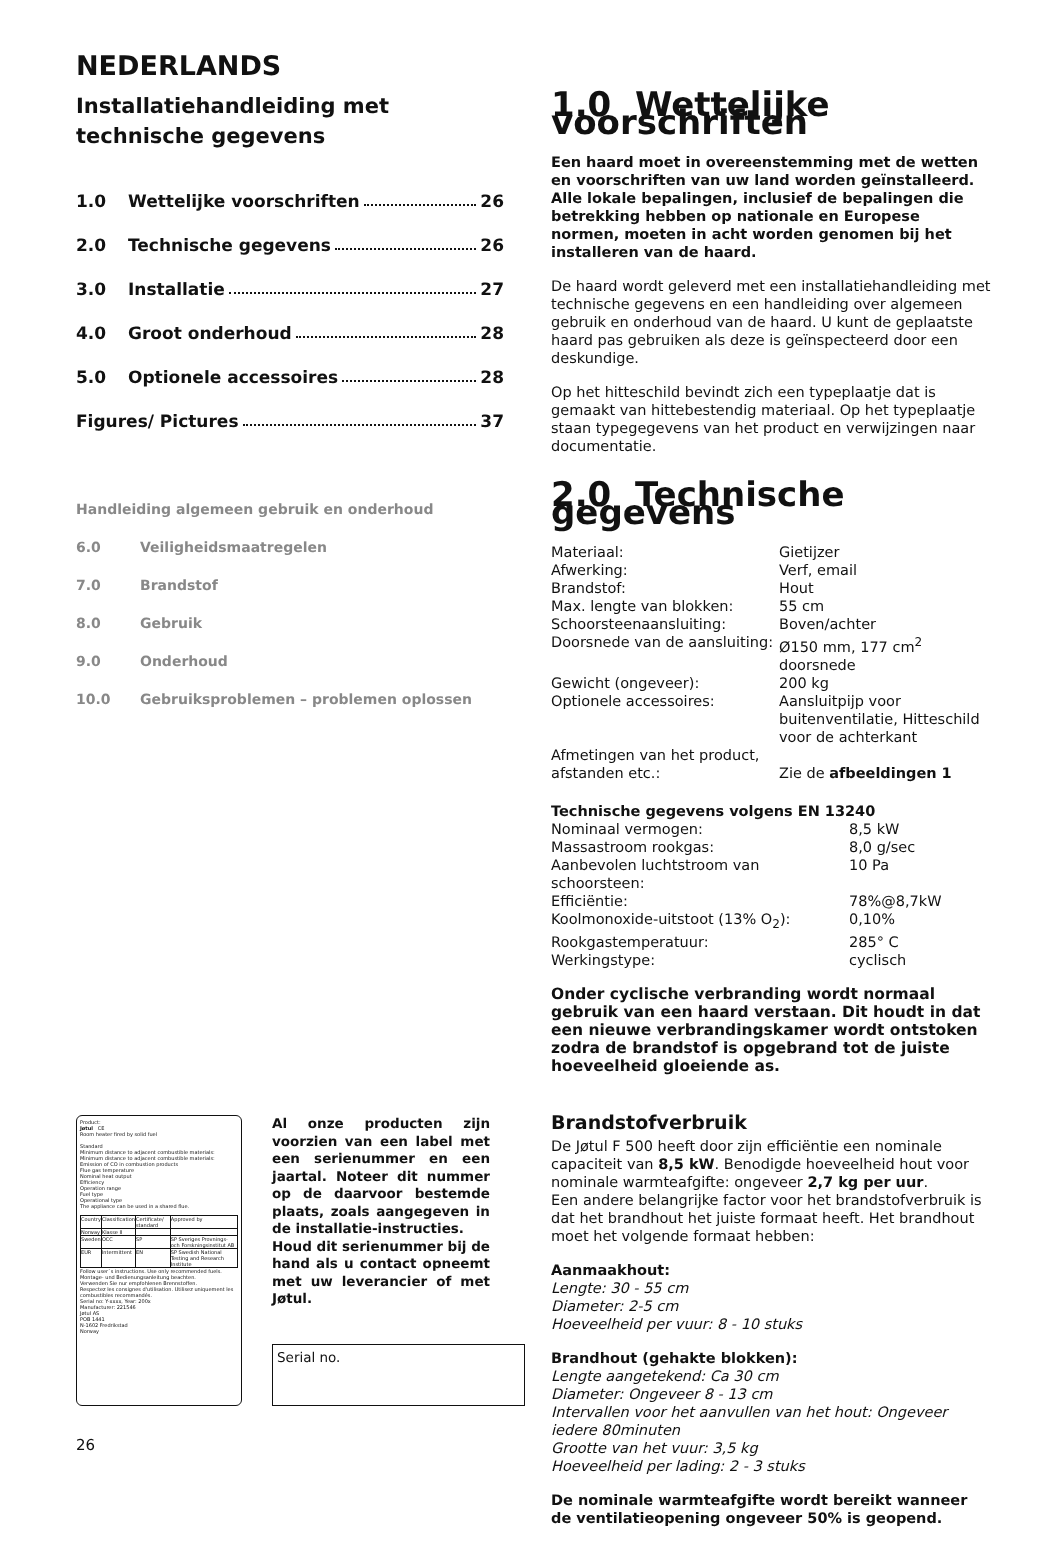NEDERLANDS
Installatiehandleiding met technische gegevens
1.0 Wettelijke voorschriften 26
2.0 Technische gegevens 26
3.0 Installatie 27
4.0 Groot onderhoud 28
5.0 Optionele accessoires 28
Figures/ Pictures 37
Handleiding algemeen gebruik en onderhoud
6.0 Veiligheidsmaatregelen
7.0 Brandstof
8.0 Gebruik
9.0 Onderhoud
10.0 Gebruiksproblemen – problemen oplossen
Product:
Jøtul CE
Room heater fired by solid fuel
Standard
Minimum distance to adjacent combustible materials:
Minimum distance to adjacent combustible materials:
Emission of CO in combustion products
Flue gas temperature
Nominal heat output
Efficiency
Operation range
Fuel type
Operational type
The appliance can be used in a shared flue.
| Country | Classification | Certificate/ standard | Approved by |
| Norway | Klasse II | | |
| Sweden | OCC | SP | SP Sveriges Provnings- och Forskningsinstitut AB |
| EUR | Intermittent | EN | SP Swedish National Testing and Research Institute |
Follow user`s instructions. Use only recommended fuels.
Montage- und Bedienungsanleitung beachten.
Verwenden Sie nur empfohlenen Brennstoffen.
Respectez les consignes d'utilisation. Utilisez uniquement les combustibles recommandés.
Serial no: Y-xxxx, Year: 200x
Manufacturer: 221546
Jøtul AS
POB 1441
N-1602 Fredrikstad
Norway
Al onze producten zijn voorzien van een label met een serienummer en een jaartal. Noteer dit nummer op de daarvoor bestemde plaats, zoals aangegeven in de installatie-instructies.
Houd dit serienummer bij de hand als u contact opneemt met uw leverancier of met Jøtul.
Serial no.
26
1.0 Wettelijke voorschriften
Een haard moet in overeenstemming met de wetten en voorschriften van uw land worden geïnstalleerd. Alle lokale bepalingen, inclusief de bepalingen die betrekking hebben op nationale en Europese normen, moeten in acht worden genomen bij het installeren van de haard.
De haard wordt geleverd met een installatiehandleiding met technische gegevens en een handleiding over algemeen gebruik en onderhoud van de haard. U kunt de geplaatste haard pas gebruiken als deze is geïnspecteerd door een deskundige.
Op het hitteschild bevindt zich een typeplaatje dat is gemaakt van hittebestendig materiaal. Op het typeplaatje staan typegegevens van het product en verwijzingen naar documentatie.
2.0 Technische gegevens
| Materiaal: | Gietijzer |
| Afwerking: | Verf, email |
| Brandstof: | Hout |
| Max. lengte van blokken: | 55 cm |
| Schoorsteenaansluiting: | Boven/achter |
| Doorsnede van de aansluiting: | Ø150 mm, 177 cm<sup>2</sup> doorsnede |
| Gewicht (ongeveer): | 200 kg |
| Optionele accessoires: | Aansluitpijp voor buitenventilatie, Hitteschild voor de achterkant |
| Afmetingen van het product, afstanden etc.: | Zie de afbeeldingen 1 |
Technische gegevens volgens EN 13240
| Nominaal vermogen: | 8,5 kW |
| Massastroom rookgas: | 8,0 g/sec |
| Aanbevolen luchtstroom van schoorsteen: | 10 Pa |
| Efficiëntie: | 78%@8,7kW |
| Koolmonoxide-uitstoot (13% O<sub>2</sub>): | 0,10% |
| Rookgastemperatuur: | 285° C |
| Werkingstype: | cyclisch |
Onder cyclische verbranding wordt normaal gebruik van een haard verstaan. Dit houdt in dat een nieuwe verbrandingskamer wordt ontstoken zodra de brandstof is opgebrand tot de juiste hoeveelheid gloeiende as.
Brandstofverbruik
De Jøtul F 500 heeft door zijn efficiëntie een nominale capaciteit van 8,5 kW. Benodigde hoeveelheid hout voor nominale warmteafgifte: ongeveer 2,7 kg per uur.
Een andere belangrijke factor voor het brandstofverbruik is dat het brandhout het juiste formaat heeft. Het brandhout moet het volgende formaat hebben:
Aanmaakhout:
Lengte: 30 - 55 cm
Diameter: 2-5 cm
Hoeveelheid per vuur: 8 - 10 stuks
Brandhout (gehakte blokken):
Lengte aangetekend: Ca 30 cm
Diameter: Ongeveer 8 - 13 cm
Intervallen voor het aanvullen van het hout: Ongeveer iedere 80minuten
Grootte van het vuur: 3,5 kg
Hoeveelheid per lading: 2 - 3 stuks
De nominale warmteafgifte wordt bereikt wanneer de ventilatieopening ongeveer 50% is geopend.